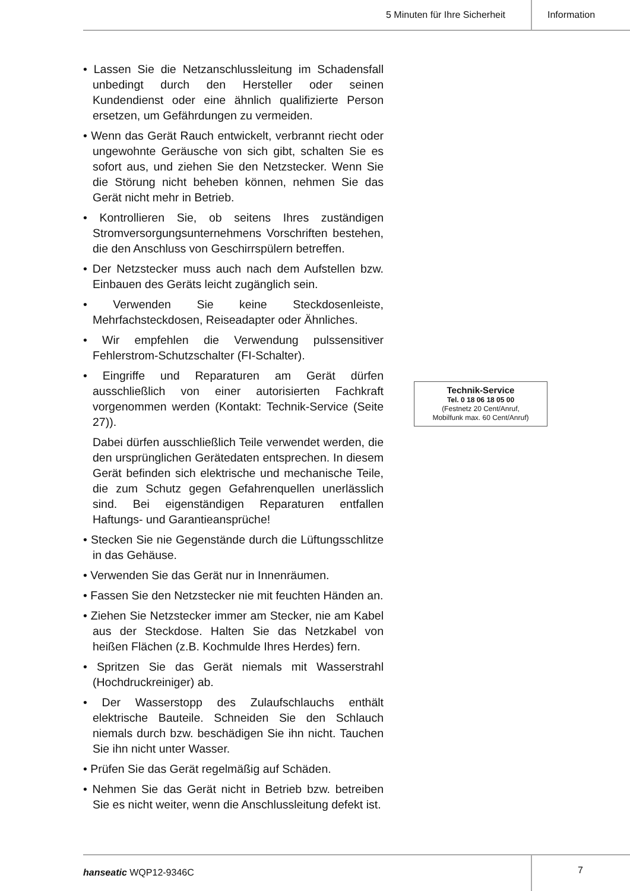5 Minuten für Ihre Sicherheit Information
• Lassen Sie die Netzanschlussleitung im Schadensfall unbedingt durch den Hersteller oder seinen Kundendienst oder eine ähnlich qualifizierte Person ersetzen, um Gefährdungen zu vermeiden.
• Wenn das Gerät Rauch entwickelt, verbrannt riecht oder ungewohnte Geräusche von sich gibt, schalten Sie es sofort aus, und ziehen Sie den Netzstecker. Wenn Sie die Störung nicht beheben können, nehmen Sie das Gerät nicht mehr in Betrieb.
• Kontrollieren Sie, ob seitens Ihres zuständigen Stromversorgungsunternehmens Vorschriften bestehen, die den Anschluss von Geschirrspülern betreffen.
• Der Netzstecker muss auch nach dem Aufstellen bzw. Einbauen des Geräts leicht zugänglich sein.
• Verwenden Sie keine Steckdosenleiste, Mehrfachsteckdosen, Reiseadapter oder Ähnliches.
• Wir empfehlen die Verwendung pulssensitiver Fehlerstrom-Schutzschalter (FI-Schalter).
• Eingriffe und Reparaturen am Gerät dürfen ausschließlich von einer autorisierten Fachkraft vorgenommen werden (Kontakt: Technik-Service (Seite 27)).
Dabei dürfen ausschließlich Teile verwendet werden, die den ursprünglichen Gerätedaten entsprechen. In diesem Gerät befinden sich elektrische und mechanische Teile, die zum Schutz gegen Gefahrenquellen unerlässlich sind. Bei eigenständigen Reparaturen entfallen Haftungs- und Garantieansprüche!
• Stecken Sie nie Gegenstände durch die Lüftungsschlitze in das Gehäuse.
• Verwenden Sie das Gerät nur in Innenräumen.
• Fassen Sie den Netzstecker nie mit feuchten Händen an.
• Ziehen Sie Netzstecker immer am Stecker, nie am Kabel aus der Steckdose. Halten Sie das Netzkabel von heißen Flächen (z.B. Kochmulde Ihres Herdes) fern.
• Spritzen Sie das Gerät niemals mit Wasserstrahl (Hochdruckreiniger) ab.
• Der Wasserstopp des Zulaufschlauchs enthält elektrische Bauteile. Schneiden Sie den Schlauch niemals durch bzw. beschädigen Sie ihn nicht. Tauchen Sie ihn nicht unter Wasser.
• Prüfen Sie das Gerät regelmäßig auf Schäden.
• Nehmen Sie das Gerät nicht in Betrieb bzw. betreiben Sie es nicht weiter, wenn die Anschlussleitung defekt ist.
Technik-Service
Tel. 0 18 06 18 05 00
(Festnetz 20 Cent/Anruf,
Mobilfunk max. 60 Cent/Anruf)
hanseatic WQP12-9346C 7